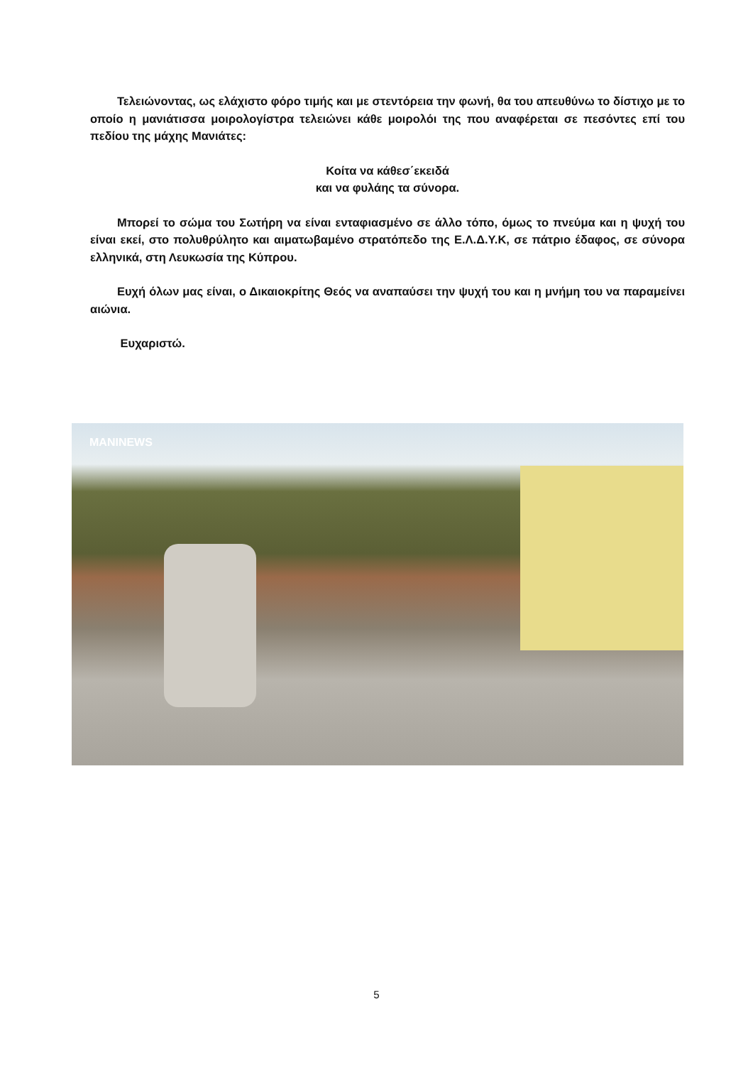Τελειώνοντας, ως ελάχιστο φόρο τιμής και με στεντόρεια την φωνή, θα του απευθύνω το δίστιχο με το οποίο η μανιάτισσα μοιρολογίστρα τελειώνει κάθε μοιρολόι της που αναφέρεται σε πεσόντες επί του πεδίου της μάχης Μανιάτες:
Κοίτα να κάθεσ΄εκειδά
και να φυλάης τα σύνορα.
Μπορεί το σώμα του Σωτήρη να είναι ενταφιασμένο σε άλλο τόπο, όμως το πνεύμα και η ψυχή του είναι εκεί, στο πολυθρύλητο και αιματωβαμένο στρατόπεδο της Ε.Λ.Δ.Υ.Κ, σε πάτριο έδαφος, σε σύνορα ελληνικά, στη Λευκωσία της Κύπρου.
Ευχή όλων μας είναι, ο Δικαιοκρίτης Θεός να αναπαύσει την ψυχή του και η μνήμη του να παραμείνει αιώνια.
Ευχαριστώ.
MANINEWS
5